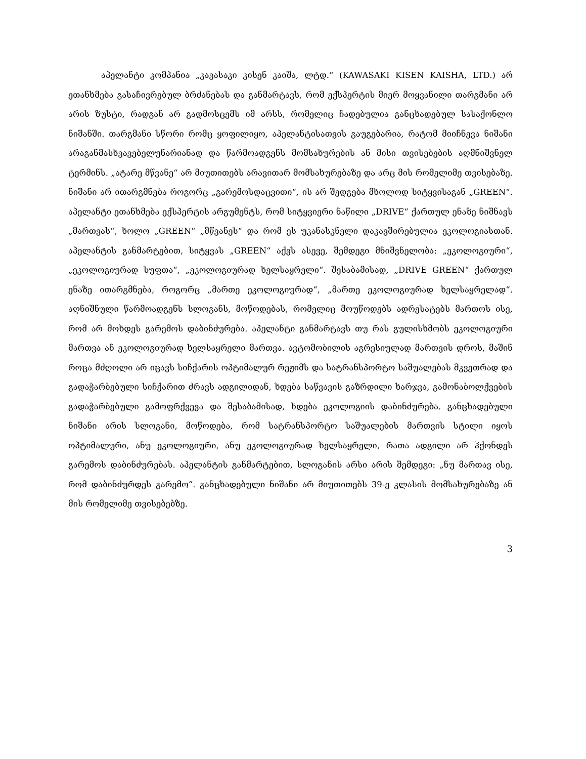აპელანტი კომპანია „კავასაკი კისენ კაიშა, ლტდ.“ (KAWASAKI KISEN KAISHA, LTD.) არ ეთანხმება გასაჩივრებულ ბრძანებას და განმარტავს, რომ ექსპერტის მიერ მოყვანილი თარგმანი არ არის ზუსტი, რადგან არ გადმოსცემს იმ არსს, რომელიც ჩადებულია განცხადებულ სასაქონლო ნიშანში. თარგმანი სწორი რომც ყოფილიყო, აპელანტისათვის გაუგებარია, რატომ მიიჩნევა ნიშანი არაგანმასხვავებელუნარიანად და წარმოადგენს მომსახურების ან მისი თვისებების აღმნიშვნელ ტერმინს. „ატარე მწვანე“ არ მიუთითებს არავითარ მომსახურებაზე და არც მის რომელიმე თვისებაზე. ნიშანი არ ითარგმნება როგორც „გარემოსდაცვითი“, ის არ შედგება მხოლოდ სიტყვისაგან „GREEN“. აპელანტი ეთანხმება ექსპერტის არგუმენტს, რომ სიტყვიერი ნაწილი „DRIVE“ ქართულ ენაზე ნიშნავს „მართვას“, ხოლო „GREEN“ „მწვანეს“ და რომ ეს უკანასკნელი დაკავშირებულია ეკოლოგიასთან. აპელანტის განმარტებით, სიტყვას „GREEN“ აქვს ასევე, შემდეგი მნიშვნელობა: „ეკოლოგიური“, „ეკოლოგიურად სუფთა“, „ეკოლოგიურად ხელსაყრელი“. შესაბამისად, „DRIVE GREEN“ ქართულ ენაზე ითარგმნება, როგორც „მართე ეკოლოგიურად“, „მართე ეკოლოგიურად ხელსაყრელად“. აღნიშნული წარმოადგენს სლოგანს, მოწოდებას, რომელიც მოუწოდებს ადრესატებს მართოს ისე, რომ არ მოხდეს გარემოს დაბინძურება. აპელანტი განმარტავს თუ რას გულისხმობს ეკოლოგიური მართვა ან ეკოლოგიურად ხელსაყრელი მართვა. ავტომობილის აგრესიულად მართვის დროს, მაშინ როცა მძღოლი არ იცავს სიჩქარის ოპტიმალურ რეჟიმს და სატრანსპორტო საშუალებას მკვეთრად და გადაჭარბებული სიჩქარით ძრავს ადგილიდან, ხდება საწვავის გაზრდილი ხარჯვა, გამონაბოლქვების გადაჭარბებული გამოფრქვევა და შესაბამისად, ხდება ეკოლოგიის დაბინძურება. განცხადებული ნიშანი არის სლოგანი, მოწოდება, რომ სატრანსპორტო საშუალების მართვის სტილი იყოს ოპტიმალური, ანუ ეკოლოგიური, ანუ ეკოლოგიურად ხელსაყრელი, რათა ადგილი არ ჰქონდეს გარემოს დაბინძურებას. აპელანტის განმარტებით, სლოგანის არსი არის შემდეგი: „ნუ მართავ ისე, რომ დაბინძურდეს გარემო“. განცხადებული ნიშანი არ მიუთითებს 39-ე კლასის მომსახურებაზე ან მის რომელიმე თვისებებზე.
3